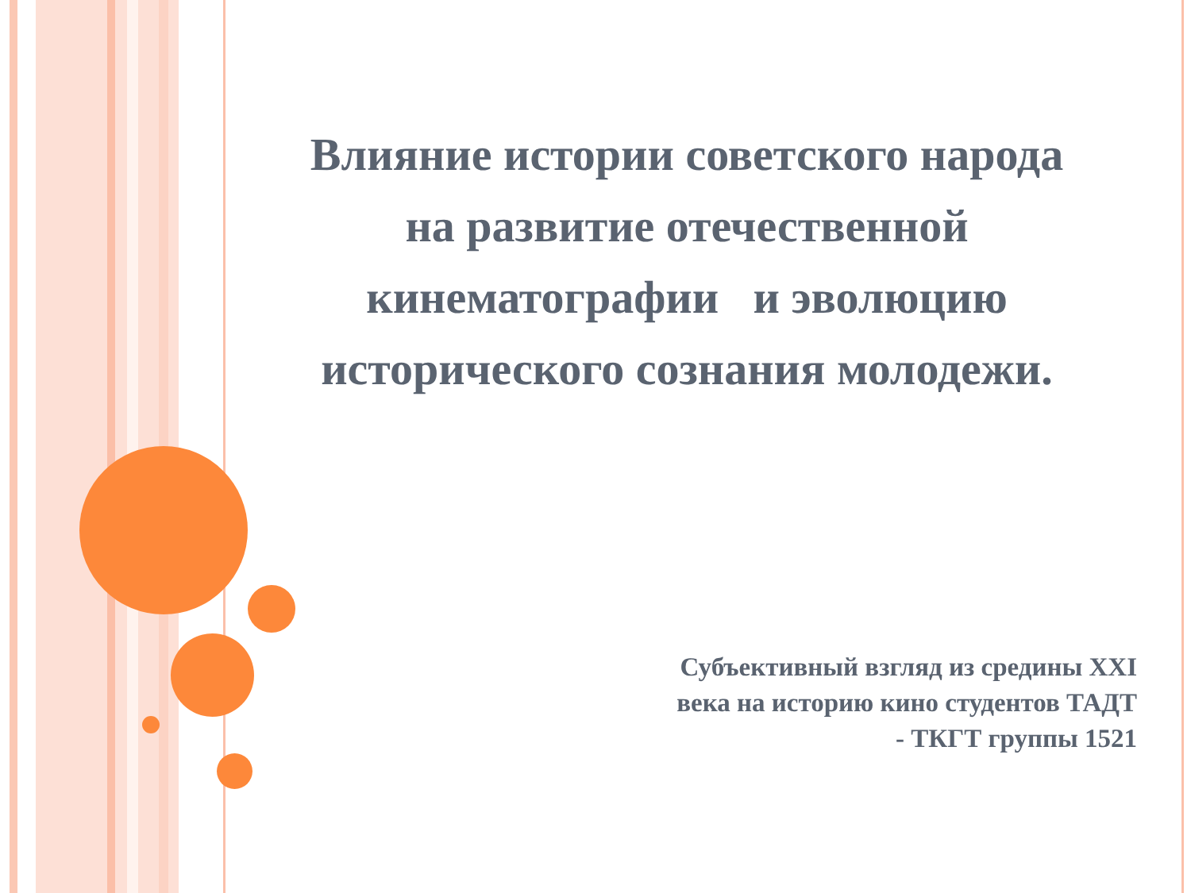Влияние истории советского народа на развитие отечественной кинематографии и эволюцию исторического сознания молодежи.
Субъективный взгляд из средины XXI века на историю кино студентов ТАДТ - ТКГТ группы 1521